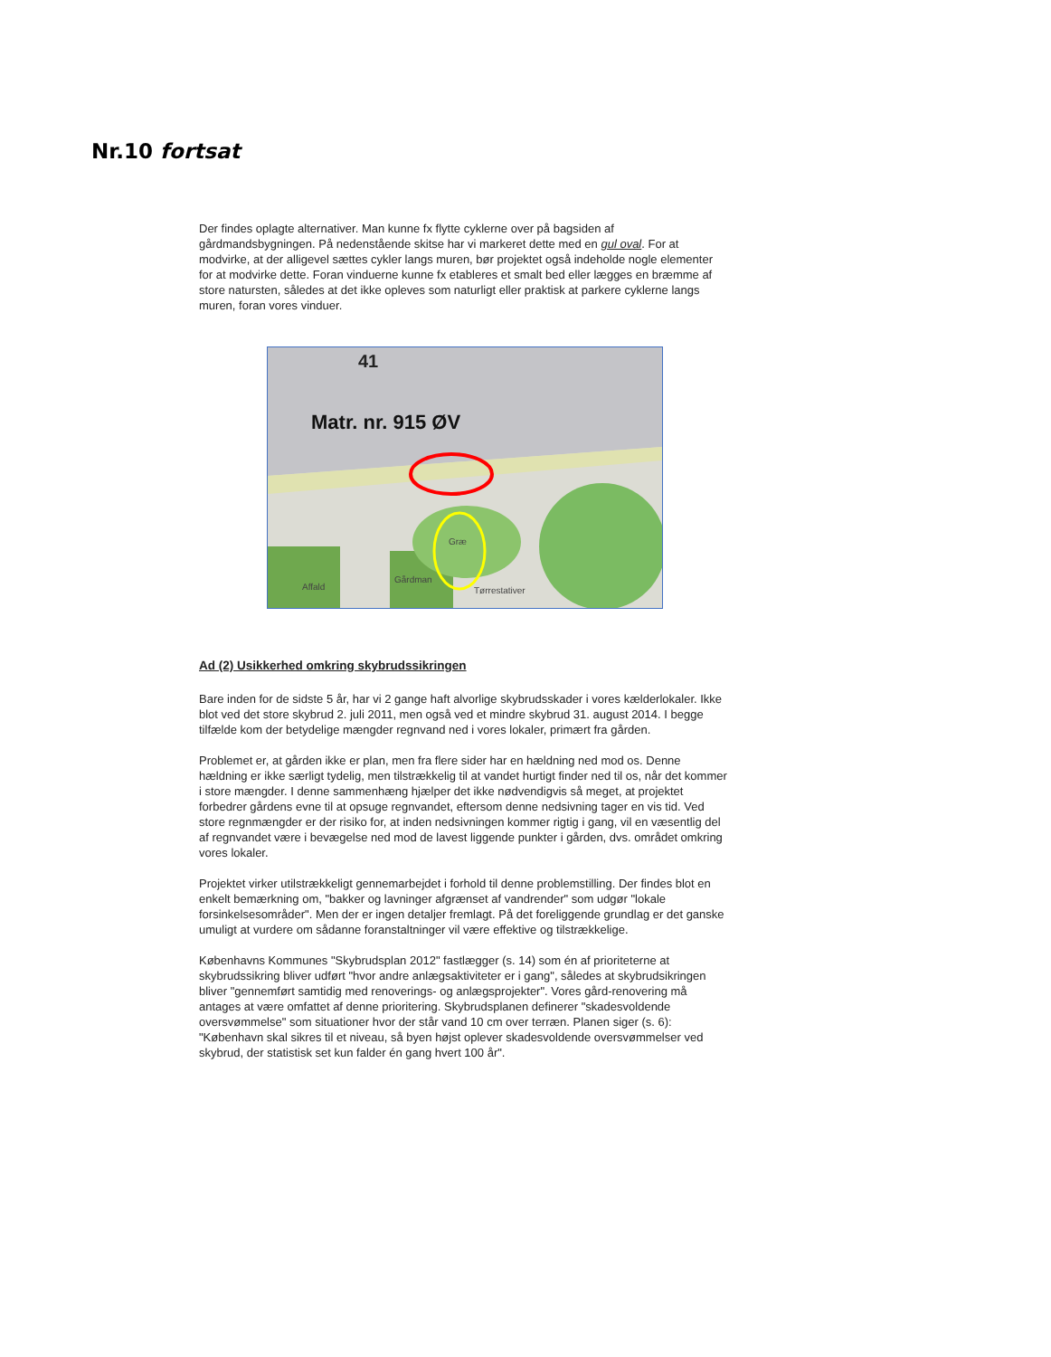Nr.10 fortsat
Der findes oplagte alternativer. Man kunne fx flytte cyklerne over på bagsiden af gårdmandsbygningen. På nedenstående skitse har vi markeret dette med en gul oval. For at modvirke, at der alligevel sættes cykler langs muren, bør projektet også indeholde nogle elementer for at modvirke dette. Foran vinduerne kunne fx etableres et smalt bed eller lægges en bræmme af store natursten, således at det ikke opleves som naturligt eller praktisk at parkere cyklerne langs muren, foran vores vinduer.
41
Matr. nr. 915 ØV
Græ
Affald
Gårdman
Tørrestativer
Ad (2) Usikkerhed omkring skybrudssikringen
Bare inden for de sidste 5 år, har vi 2 gange haft alvorlige skybrudsskader i vores kælderlokaler. Ikke blot ved det store skybrud 2. juli 2011, men også ved et mindre skybrud 31. august 2014. I begge tilfælde kom der betydelige mængder regnvand ned i vores lokaler, primært fra gården.
Problemet er, at gården ikke er plan, men fra flere sider har en hældning ned mod os. Denne hældning er ikke særligt tydelig, men tilstrækkelig til at vandet hurtigt finder ned til os, når det kommer i store mængder. I denne sammenhæng hjælper det ikke nødvendigvis så meget, at projektet forbedrer gårdens evne til at opsuge regnvandet, eftersom denne nedsivning tager en vis tid. Ved store regnmængder er der risiko for, at inden nedsivningen kommer rigtig i gang, vil en væsentlig del af regnvandet være i bevægelse ned mod de lavest liggende punkter i gården, dvs. området omkring vores lokaler.
Projektet virker utilstrækkeligt gennemarbejdet i forhold til denne problemstilling. Der findes blot en enkelt bemærkning om, "bakker og lavninger afgrænset af vandrender" som udgør "lokale forsinkelsesområder". Men der er ingen detaljer fremlagt. På det foreliggende grundlag er det ganske umuligt at vurdere om sådanne foranstaltninger vil være effektive og tilstrækkelige.
Københavns Kommunes "Skybrudsplan 2012" fastlægger (s. 14) som én af prioriteterne at skybrudssikring bliver udført "hvor andre anlægsaktiviteter er i gang", således at skybrudsikringen bliver "gennemført samtidig med renoverings- og anlægsprojekter". Vores gård-renovering må antages at være omfattet af denne prioritering. Skybrudsplanen definerer "skadesvoldende oversvømmelse" som situationer hvor der står vand 10 cm over terræn. Planen siger (s. 6): "København skal sikres til et niveau, så byen højst oplever skadesvoldende oversvømmelser ved skybrud, der statistisk set kun falder én gang hvert 100 år".